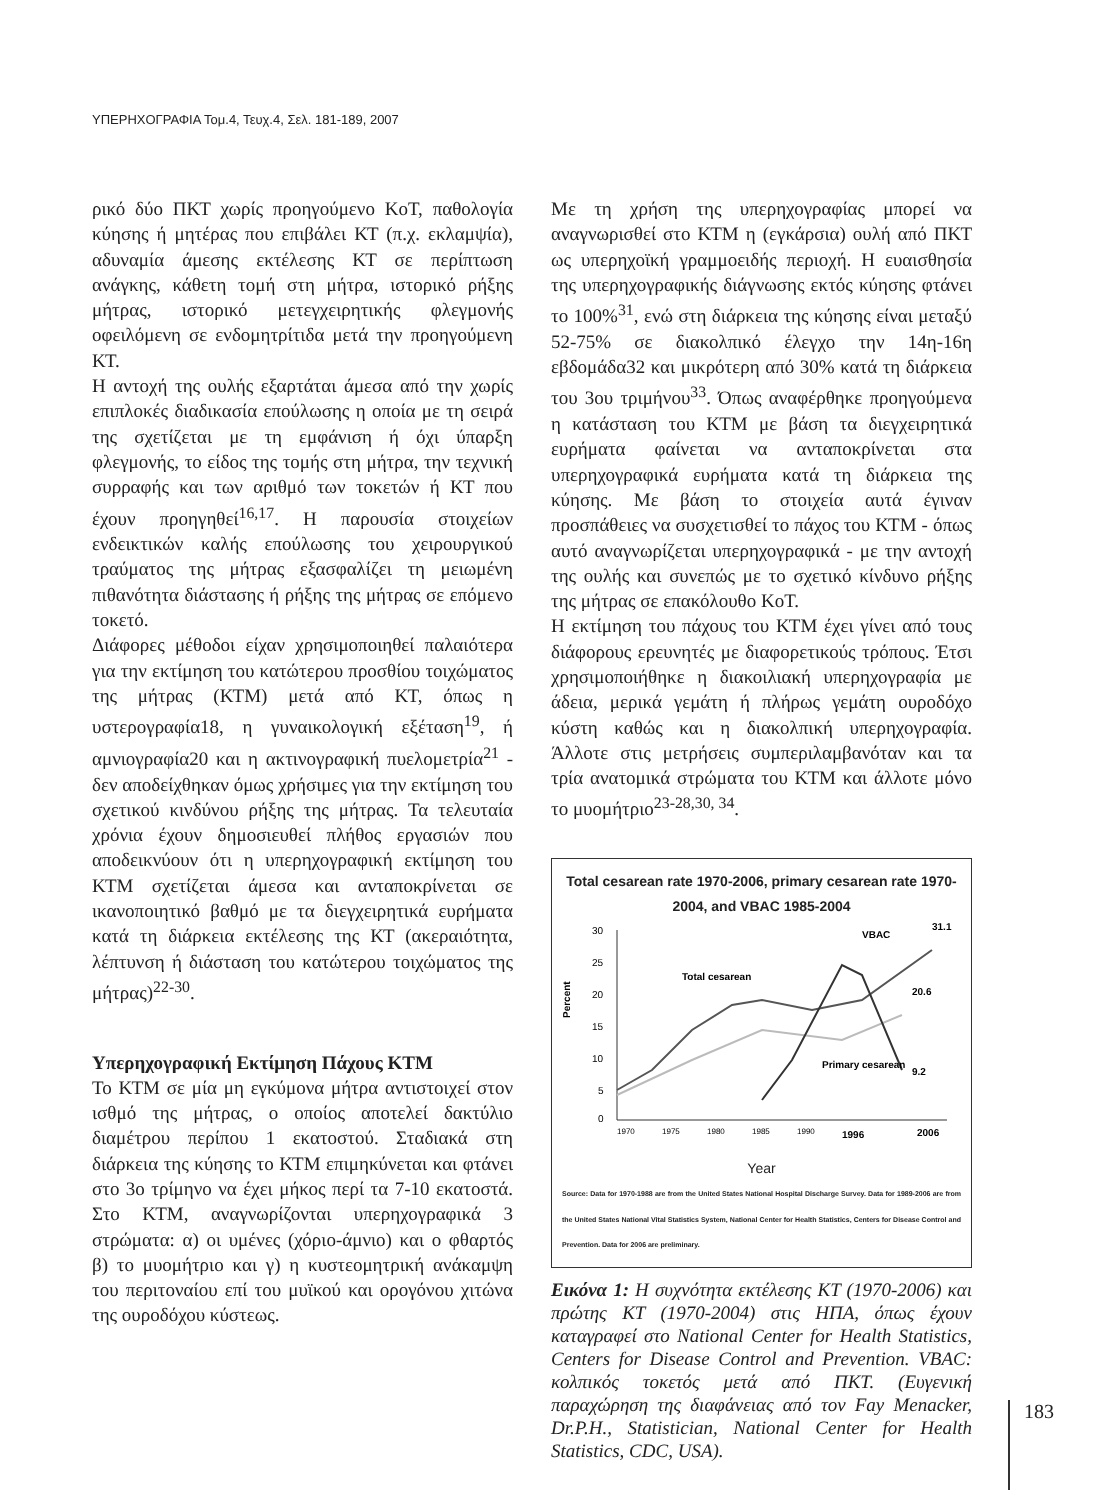ΥΠΕΡΗΧΟΓΡΑΦΙΑ Τομ.4, Τευχ.4, Σελ. 181-189, 2007
ρικό δύο ΠΚΤ χωρίς προηγούμενο ΚοΤ, παθολογία κύησης ή μητέρας που επιβάλει ΚΤ (π.χ. εκλαμψία), αδυναμία άμεσης εκτέλεσης ΚΤ σε περίπτωση ανάγκης, κάθετη τομή στη μήτρα, ιστορικό ρήξης μήτρας, ιστορικό μετεγχειρητικής φλεγμονής οφειλόμενη σε ενδομητρίτιδα μετά την προηγούμενη ΚΤ.
Η αντοχή της ουλής εξαρτάται άμεσα από την χωρίς επιπλοκές διαδικασία επούλωσης η οποία με τη σειρά της σχετίζεται με τη εμφάνιση ή όχι ύπαρξη φλεγμονής, το είδος της τομής στη μήτρα, την τεχνική συρραφής και των αριθμό των τοκετών ή ΚΤ που έχουν προηγηθεί<sup>16,17</sup>. Η παρουσία στοιχείων ενδεικτικών καλής επούλωσης του χειρουργικού τραύματος της μήτρας εξασφαλίζει τη μειωμένη πιθανότητα διάστασης ή ρήξης της μήτρας σε επόμενο τοκετό.
Διάφορες μέθοδοι είχαν χρησιμοποιηθεί παλαιότερα για την εκτίμηση του κατώτερου προσθίου τοιχώματος της μήτρας (ΚΤΜ) μετά από ΚΤ, όπως η υστερογραφία18, η γυναικολογική εξέταση<sup>19</sup>, ή αμνιογραφία20 και η ακτινογραφική πυελομετρία<sup>21</sup> - δεν αποδείχθηκαν όμως χρήσιμες για την εκτίμηση του σχετικού κινδύνου ρήξης της μήτρας. Τα τελευταία χρόνια έχουν δημοσιευθεί πλήθος εργασιών που αποδεικνύουν ότι η υπερηχογραφική εκτίμηση του ΚΤΜ σχετίζεται άμεσα και ανταποκρίνεται σε ικανοποιητικό βαθμό με τα διεγχειρητικά ευρήματα κατά τη διάρκεια εκτέλεσης της ΚΤ (ακεραιότητα, λέπτυνση ή διάσταση του κατώτερου τοιχώματος της μήτρας)<sup>22-30</sup>.
Υπερηχογραφική Εκτίμηση Πάχους ΚΤΜ
Το ΚΤΜ σε μία μη εγκύμονα μήτρα αντιστοιχεί στον ισθμό της μήτρας, ο οποίος αποτελεί δακτύλιο διαμέτρου περίπου 1 εκατοστού. Σταδιακά στη διάρκεια της κύησης το ΚΤΜ επιμηκύνεται και φτάνει στο 3ο τρίμηνο να έχει μήκος περί τα 7-10 εκατοστά. Στο ΚΤΜ, αναγνωρίζονται υπερηχογραφικά 3 στρώματα: α) οι υμένες (χόριο-άμνιο) και ο φθαρτός β) το μυομήτριο και γ) η κυστεομητρική ανάκαμψη του περιτοναίου επί του μυϊκού και ορογόνου χιτώνα της ουροδόχου κύστεως.
Με τη χρήση της υπερηχογραφίας μπορεί να αναγνωρισθεί στο ΚΤΜ η (εγκάρσια) ουλή από ΠΚΤ ως υπερηχοϊκή γραμμοειδής περιοχή. Η ευαισθησία της υπερηχογραφικής διάγνωσης εκτός κύησης φτάνει το 100%<sup>31</sup>, ενώ στη διάρκεια της κύησης είναι μεταξύ 52-75% σε διακολπικό έλεγχο την 14η-16η εβδομάδα32 και μικρότερη από 30% κατά τη διάρκεια του 3ου τριμήνου<sup>33</sup>. Όπως αναφέρθηκε προηγούμενα η κατάσταση του ΚΤΜ με βάση τα διεγχειρητικά ευρήματα φαίνεται να ανταποκρίνεται στα υπερηχογραφικά ευρήματα κατά τη διάρκεια της κύησης. Με βάση το στοιχεία αυτά έγιναν προσπάθειες να συσχετισθεί το πάχος του ΚΤΜ - όπως αυτό αναγνωρίζεται υπερηχογραφικά - με την αντοχή της ουλής και συνεπώς με το σχετικό κίνδυνο ρήξης της μήτρας σε επακόλουθο ΚοΤ.
Η εκτίμηση του πάχους του ΚΤΜ έχει γίνει από τους διάφορους ερευνητές με διαφορετικούς τρόπους. Έτσι χρησιμοποιήθηκε η διακοιλιακή υπερηχογραφία με άδεια, μερικά γεμάτη ή πλήρως γεμάτη ουροδόχο κύστη καθώς και η διακολπική υπερηχογραφία. Άλλοτε στις μετρήσεις συμπεριλαμβανόταν και τα τρία ανατομικά στρώματα του ΚΤΜ και άλλοτε μόνο το μυομήτριο<sup>23-28,30, 34</sup>.
Total cesarean rate 1970-2006, primary cesarean rate 1970-2004, and VBAC 1985-2004
Percent
30
25
20
15
10
5
0
Total cesarean
VBAC
Primary cesarean
31.1
20.6
9.2
1970
1975
1980
1985
1990
1996
2006
Year
Source: Data for 1970-1988 are from the United States National Hospital Discharge Survey. Data for 1989-2006 are from the United States National Vital Statistics System, National Center for Health Statistics, Centers for Disease Control and Prevention. Data for 2006 are preliminary.
Εικόνα 1: Η συχνότητα εκτέλεσης ΚΤ (1970-2006) και πρώτης ΚΤ (1970-2004) στις ΗΠΑ, όπως έχουν καταγραφεί στο National Center for Health Statistics, Centers for Disease Control and Prevention. VBAC: κολπικός τοκετός μετά από ΠΚΤ. (Ευγενική παραχώρηση της διαφάνειας από τον Fay Menacker, Dr.P.H., Statistician, National Center for Health Statistics, CDC, USA).
183